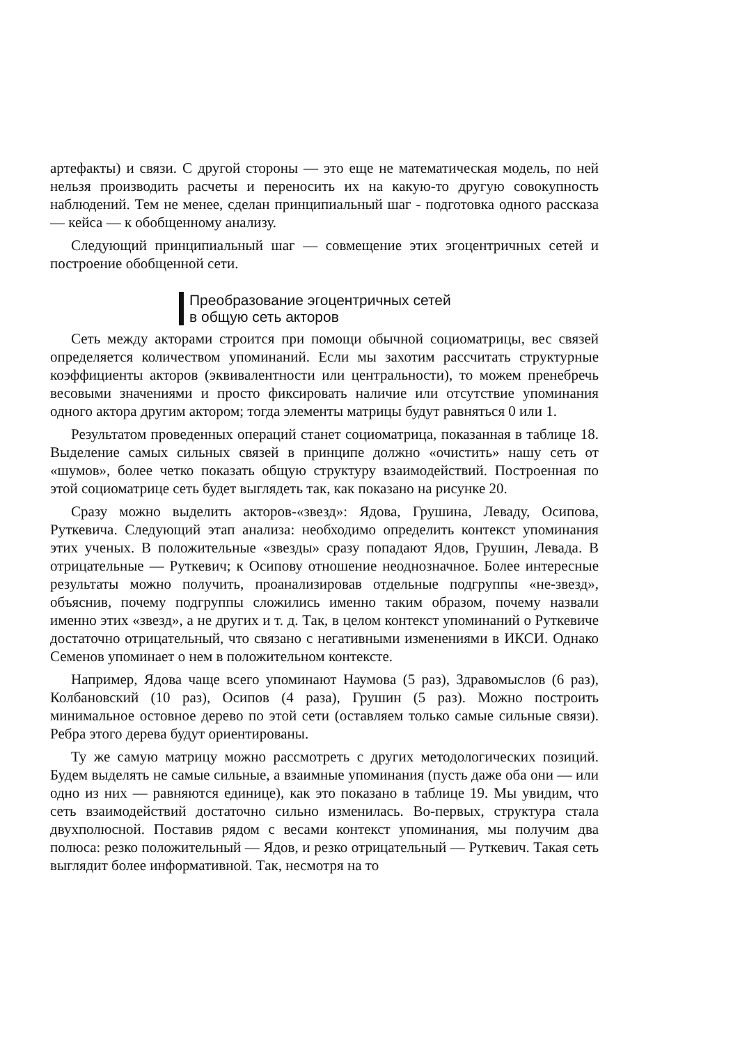артефакты) и связи. С другой стороны — это еще не математическая модель, по ней нельзя производить расчеты и переносить их на какую-то другую совокупность наблюдений. Тем не менее, сделан принципиальный шаг - подготовка одного рассказа — кейса — к обобщенному анализу.
Следующий принципиальный шаг — совмещение этих эгоцентричных сетей и построение обобщенной сети.
Преобразование эгоцентричных сетей
в общую сеть акторов
Сеть между акторами строится при помощи обычной социоматрицы, вес связей определяется количеством упоминаний. Если мы захотим рассчитать структурные коэффициенты акторов (эквивалентности или центральности), то можем пренебречь весовыми значениями и просто фиксировать наличие или отсутствие упоминания одного актора другим актором; тогда элементы матрицы будут равняться 0 или 1.
Результатом проведенных операций станет социоматрица, показанная в таблице 18. Выделение самых сильных связей в принципе должно «очистить» нашу сеть от «шумов», более четко показать общую структуру взаимодействий. Построенная по этой социоматрице сеть будет выглядеть так, как показано на рисунке 20.
Сразу можно выделить акторов-«звезд»: Ядова, Грушина, Леваду, Осипова, Руткевича. Следующий этап анализа: необходимо определить контекст упоминания этих ученых. В положительные «звезды» сразу попадают Ядов, Грушин, Левада. В отрицательные — Руткевич; к Осипову отношение неоднозначное. Более интересные результаты можно получить, проанализировав отдельные подгруппы «не-звезд», объяснив, почему подгруппы сложились именно таким образом, почему назвали именно этих «звезд», а не других и т. д. Так, в целом контекст упоминаний о Руткевиче достаточно отрицательный, что связано с негативными изменениями в ИКСИ. Однако Семенов упоминает о нем в положительном контексте.
Например, Ядова чаще всего упоминают Наумова (5 раз), Здравомыслов (6 раз), Колбановский (10 раз), Осипов (4 раза), Грушин (5 раз). Можно построить минимальное остовное дерево по этой сети (оставляем только самые сильные связи). Ребра этого дерева будут ориентированы.
Ту же самую матрицу можно рассмотреть с других методологических позиций. Будем выделять не самые сильные, а взаимные упоминания (пусть даже оба они — или одно из них — равняются единице), как это показано в таблице 19. Мы увидим, что сеть взаимодействий достаточно сильно изменилась. Во-первых, структура стала двухполюсной. Поставив рядом с весами контекст упоминания, мы получим два полюса: резко положительный — Ядов, и резко отрицательный — Руткевич. Такая сеть выглядит более информативной. Так, несмотря на то